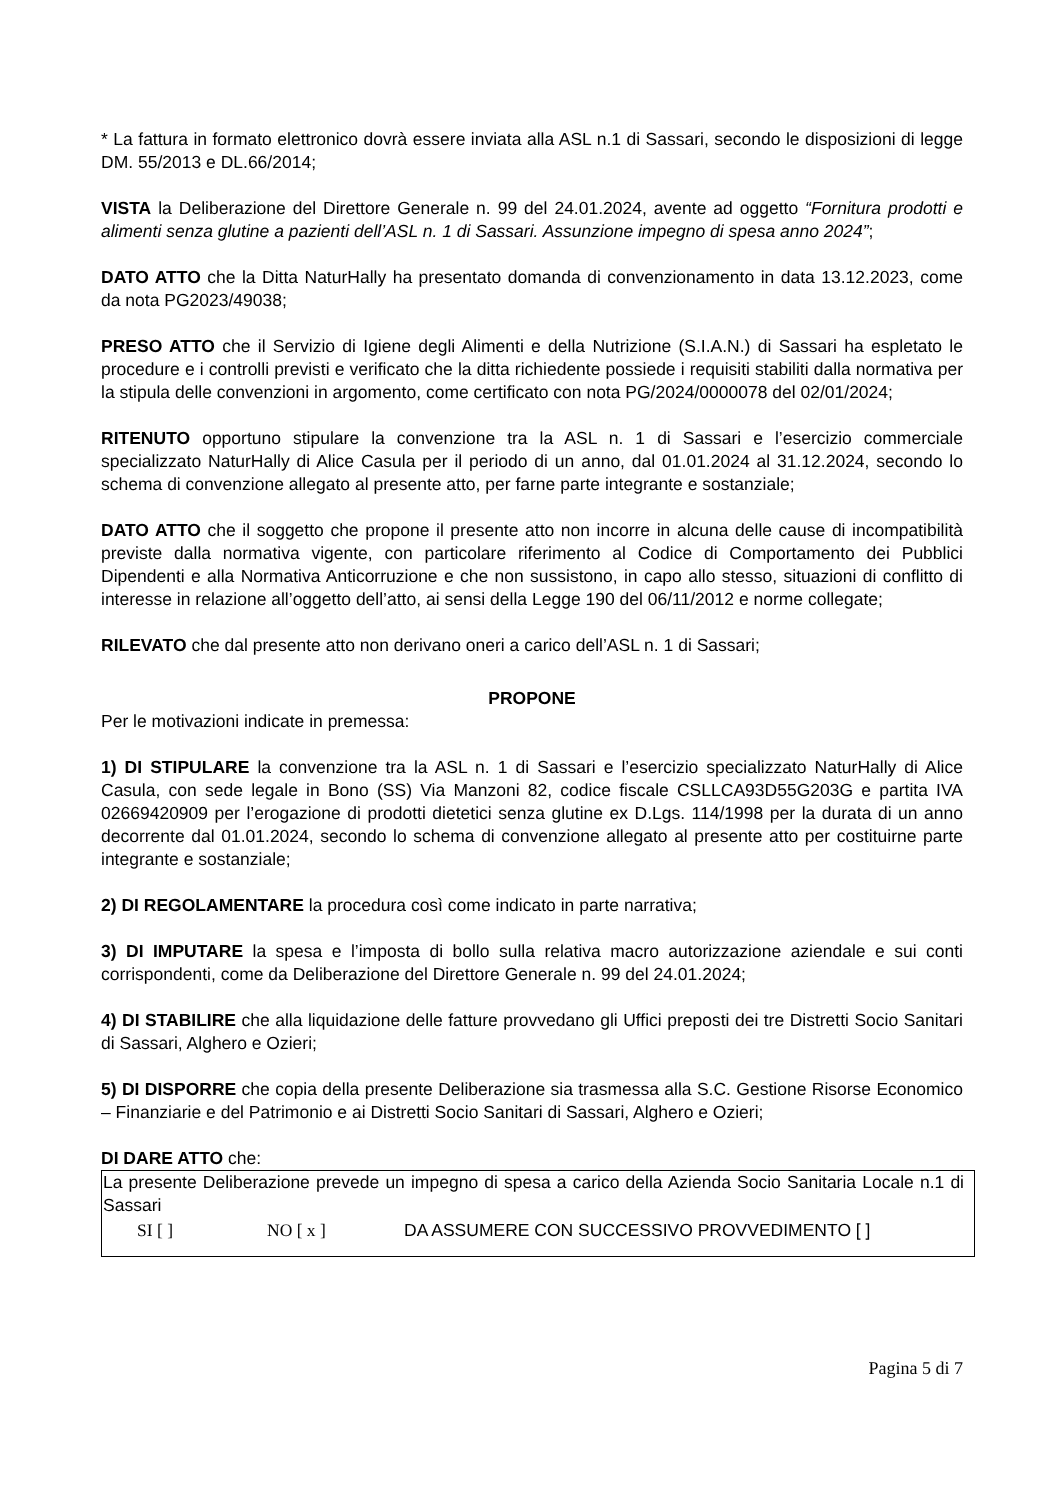* La fattura in formato elettronico dovrà essere inviata alla ASL n.1 di Sassari, secondo le disposizioni di legge DM. 55/2013 e DL.66/2014;
VISTA la Deliberazione del Direttore Generale n. 99 del 24.01.2024, avente ad oggetto “Fornitura prodotti e alimenti senza glutine a pazienti dell’ASL n. 1 di Sassari. Assunzione impegno di spesa anno 2024”;
DATO ATTO che la Ditta NaturHally ha presentato domanda di convenzionamento in data 13.12.2023, come da nota PG2023/49038;
PRESO ATTO che il Servizio di Igiene degli Alimenti e della Nutrizione (S.I.A.N.) di Sassari ha espletato le procedure e i controlli previsti e verificato che la ditta richiedente possiede i requisiti stabiliti dalla normativa per la stipula delle convenzioni in argomento, come certificato con nota PG/2024/0000078 del 02/01/2024;
RITENUTO opportuno stipulare la convenzione tra la ASL n. 1 di Sassari e l’esercizio commerciale specializzato NaturHally di Alice Casula per il periodo di un anno, dal 01.01.2024 al 31.12.2024, secondo lo schema di convenzione allegato al presente atto, per farne parte integrante e sostanziale;
DATO ATTO che il soggetto che propone il presente atto non incorre in alcuna delle cause di incompatibilità previste dalla normativa vigente, con particolare riferimento al Codice di Comportamento dei Pubblici Dipendenti e alla Normativa Anticorruzione e che non sussistono, in capo allo stesso, situazioni di conflitto di interesse in relazione all’oggetto dell’atto, ai sensi della Legge 190 del 06/11/2012 e norme collegate;
RILEVATO che dal presente atto non derivano oneri a carico dell’ASL n. 1 di Sassari;
PROPONE
Per le motivazioni indicate in premessa:
1) DI STIPULARE la convenzione tra la ASL n. 1 di Sassari e l’esercizio specializzato NaturHally di Alice Casula, con sede legale in Bono (SS) Via Manzoni 82, codice fiscale CSLLCA93D55G203G e partita IVA 02669420909 per l’erogazione di prodotti dietetici senza glutine ex D.Lgs. 114/1998 per la durata di un anno decorrente dal 01.01.2024, secondo lo schema di convenzione allegato al presente atto per costituirne parte integrante e sostanziale;
2) DI REGOLAMENTARE la procedura così come indicato in parte narrativa;
3) DI IMPUTARE la spesa e l’imposta di bollo sulla relativa macro autorizzazione aziendale e sui conti corrispondenti, come da Deliberazione del Direttore Generale n. 99 del 24.01.2024;
4) DI STABILIRE che alla liquidazione delle fatture provvedano gli Uffici preposti dei tre Distretti Socio Sanitari di Sassari, Alghero e Ozieri;
5) DI DISPORRE che copia della presente Deliberazione sia trasmessa alla S.C. Gestione Risorse Economico – Finanziarie e del Patrimonio e ai Distretti Socio Sanitari di Sassari, Alghero e Ozieri;
DI DARE ATTO che:
La presente Deliberazione prevede un impegno di spesa a carico della Azienda Socio Sanitaria Locale n.1 di Sassari
SI [ ] NO [ x ] DA ASSUMERE CON SUCCESSIVO PROVVEDIMENTO [ ]
Pagina 5 di 7